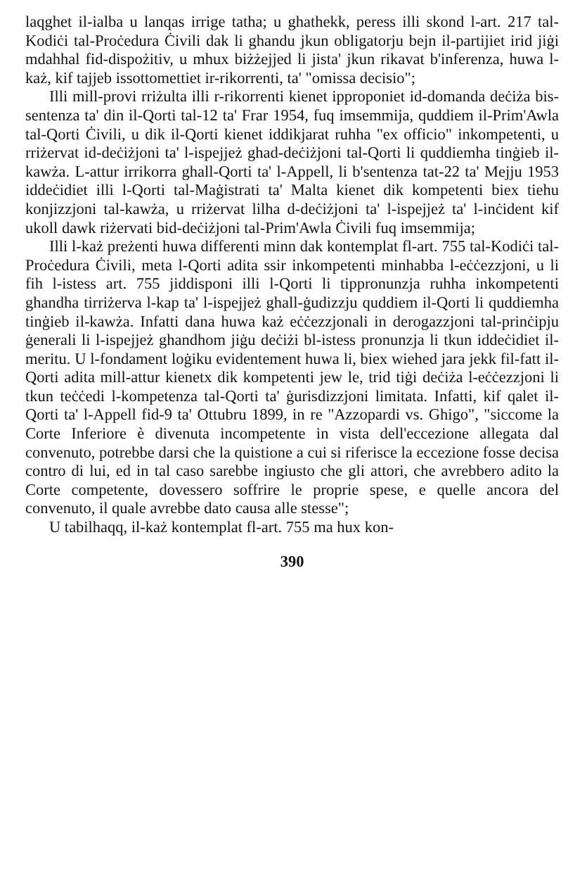laqghet il-ialba u lanqas irrige tatha; u ghathekk, peress illi skond l-art. 217 tal-Kodiċi tal-Proċedura Ċivili dak li ghandu jkun obligatorju bejn il-partijiet irid jiġi mdahhal fid-dispożitiv, u mhux biżżejjed li jista' jkun rikavat b'inferenza, huwa l-każ, kif tajjeb issottomettiet ir-rikorrenti, ta' "omissa decisio";
Illi mill-provi rriżulta illi r-rikorrenti kienet ipproponiet id-domanda deċiża bis-sentenza ta' din il-Qorti tal-12 ta' Frar 1954, fuq imsemmija, quddiem il-Prim'Awla tal-Qorti Ċivili, u dik il-Qorti kienet iddikjarat ruhha "ex officio" inkompetenti, u rriżervat id-deċiżjoni ta' l-ispejjeż ghad-deċiżjoni tal-Qorti li quddiemha tinġieb il-kawża. L-attur irrikorra ghall-Qorti ta' l-Appell, li b'sentenza tat-22 ta' Mejju 1953 iddeċidiet illi l-Qorti tal-Maġistrati ta' Malta kienet dik kompetenti biex tiehu konjizzjoni tal-kawża, u rriżervat lilha d-deċiżjoni ta' l-ispejjeż ta' l-inċident kif ukoll dawk riżervati bid-deċiżjoni tal-Prim'Awla Ċivili fuq imsemmija;
Illi l-każ preżenti huwa differenti minn dak kontemplat fl-art. 755 tal-Kodiċi tal-Proċedura Ċivili, meta l-Qorti adita ssir inkompetenti minhabba l-eċċezzjoni, u li fih l-istess art. 755 jiddisponi illi l-Qorti li tippronunzja ruhha inkompetenti ghandha tirriżerva l-kap ta' l-ispejjeż ghall-ġudizzju quddiem il-Qorti li quddiemha tinġieb il-kawża. Infatti dana huwa każ eċċezzjonali in derogazzjoni tal-prinċipju ġenerali li l-ispejjeż ghandhom jiġu deċiżi bl-istess pronunzja li tkun iddeċidiet il-meritu. U l-fondament loġiku evidentement huwa li, biex wiehed jara jekk fil-fatt il-Qorti adita mill-attur kienetx dik kompetenti jew le, trid tiġi deċiża l-eċċezzjoni li tkun teċċedi l-kompetenza tal-Qorti ta' ġurisdizzjoni limitata. Infatti, kif qalet il-Qorti ta' l-Appell fid-9 ta' Ottubru 1899, in re "Azzopardi vs. Ghigo", "siccome la Corte Inferiore è divenuta incompetente in vista dell'eccezione allegata dal convenuto, potrebbe darsi che la quistione a cui si riferisce la eccezione fosse decisa contro di lui, ed in tal caso sarebbe ingiusto che gli attori, che avrebbero adito la Corte competente, dovessero soffrire le proprie spese, e quelle ancora del convenuto, il quale avrebbe dato causa alle stesse";
U tabilhaqq, il-każ kontemplat fl-art. 755 ma hux kon-
390